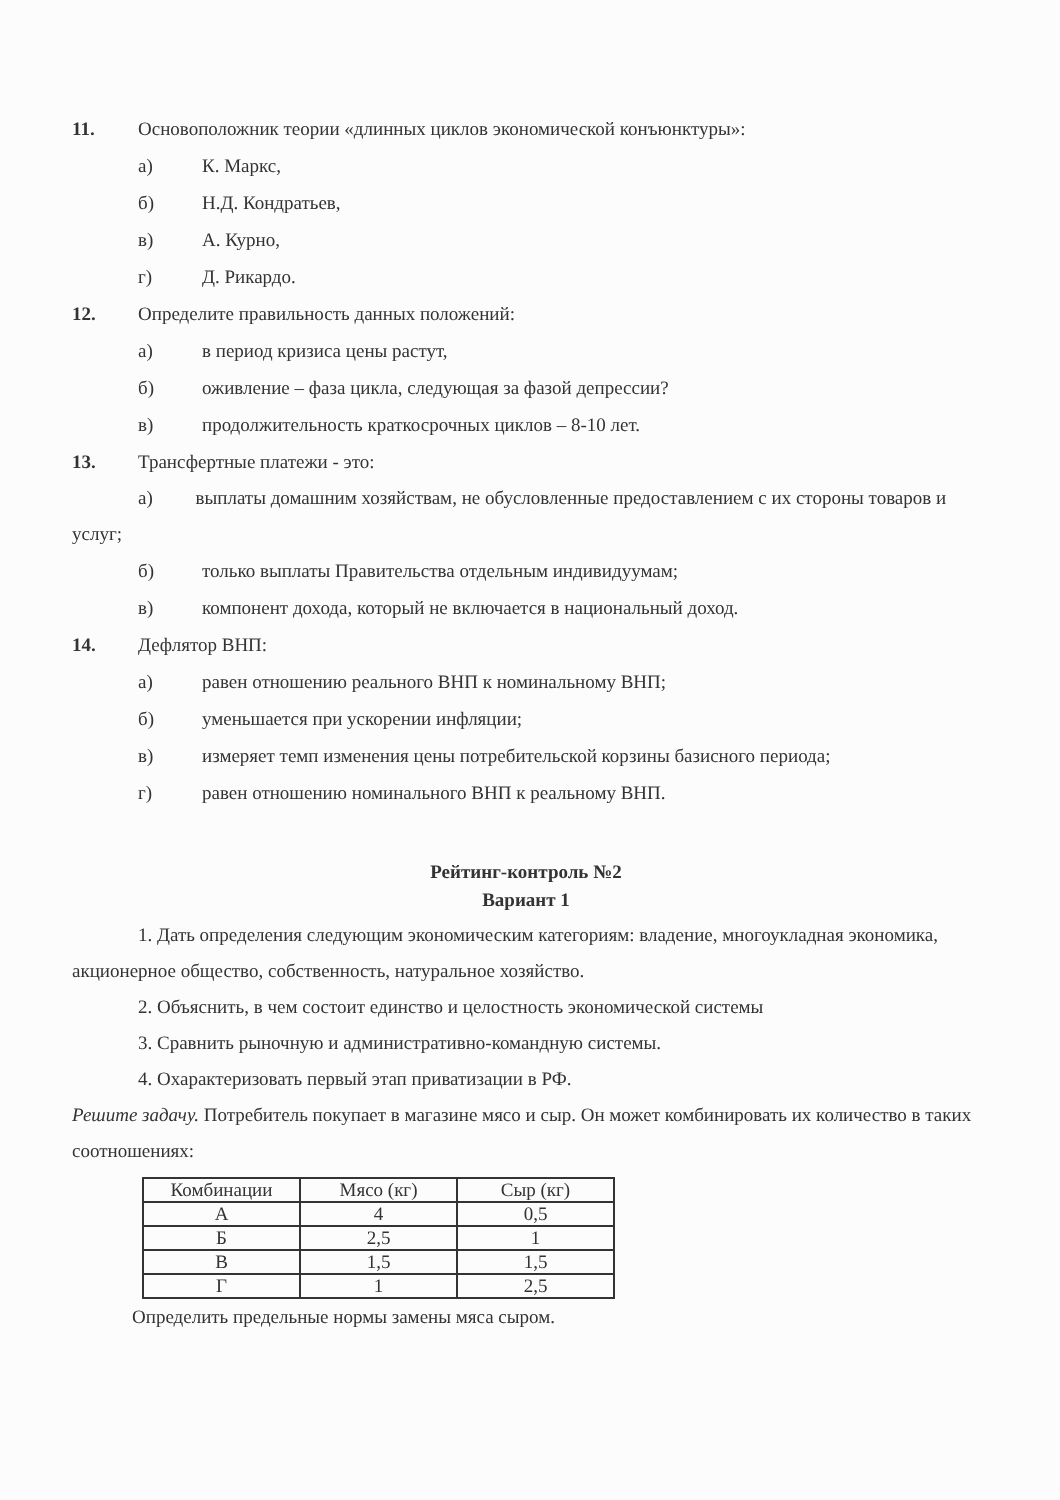11. Основоположник теории «длинных циклов экономической конъюнктуры»:
а) К. Маркс,
б) Н.Д. Кондратьев,
в) А. Курно,
г) Д. Рикардо.
12. Определите правильность данных положений:
а) в период кризиса цены растут,
б) оживление – фаза цикла, следующая за фазой депрессии?
в) продолжительность краткосрочных циклов – 8-10 лет.
13. Трансфертные платежи - это:
а) выплаты домашним хозяйствам, не обусловленные предоставлением с их стороны товаров и услуг;
б) только выплаты Правительства отдельным индивидуумам;
в) компонент дохода, который не включается в национальный доход.
14. Дефлятор ВНП:
а) равен отношению реального ВНП к номинальному ВНП;
б) уменьшается при ускорении инфляции;
в) измеряет темп изменения цены потребительской корзины базисного периода;
г) равен отношению номинального ВНП к реальному ВНП.
Рейтинг-контроль №2
Вариант 1
1. Дать определения следующим экономическим категориям: владение, многоукладная экономика, акционерное общество, собственность, натуральное хозяйство.
2. Объяснить, в чем состоит единство и целостность экономической системы
3. Сравнить рыночную и административно-командную системы.
4. Охарактеризовать первый этап приватизации в РФ.
Решите задачу. Потребитель покупает в магазине мясо и сыр. Он может комбинировать их количество в таких соотношениях:
| Комбинации | Мясо (кг) | Сыр (кг) |
| --- | --- | --- |
| А | 4 | 0,5 |
| Б | 2,5 | 1 |
| В | 1,5 | 1,5 |
| Г | 1 | 2,5 |
Определить предельные нормы замены мяса сыром.